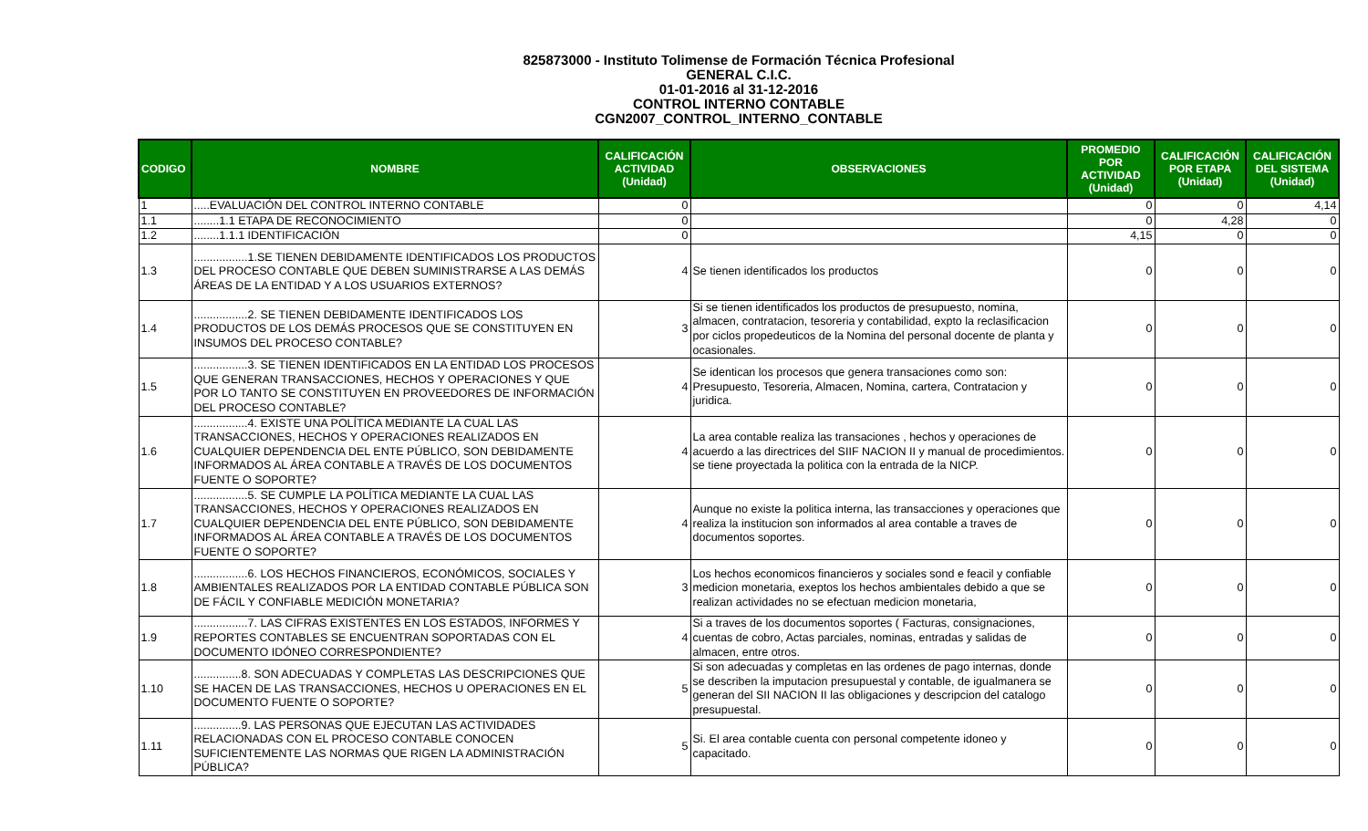825873000 - Instituto Tolimense de Formación Técnica Profesional
GENERAL C.I.C.
01-01-2016 al 31-12-2016
CONTROL INTERNO CONTABLE
CGN2007_CONTROL_INTERNO_CONTABLE
| CODIGO | NOMBRE | CALIFICACIÓN ACTIVIDAD (Unidad) | OBSERVACIONES | PROMEDIO POR ACTIVIDAD (Unidad) | CALIFICACIÓN POR ETAPA (Unidad) | CALIFICACIÓN DEL SISTEMA (Unidad) |
| --- | --- | --- | --- | --- | --- | --- |
| 1 | .....EVALUACIÓN DEL CONTROL INTERNO CONTABLE | 0 | | 0 | 0 | 4,14 |
| 1.1 | ........1.1 ETAPA DE RECONOCIMIENTO | 0 | | 0 | 4,28 | 0 |
| 1.2 | ........1.1.1 IDENTIFICACIÓN | 0 | | 4,15 | 0 | 0 |
| 1.3 | .................1.SE TIENEN DEBIDAMENTE IDENTIFICADOS LOS PRODUCTOS DEL PROCESO CONTABLE QUE DEBEN SUMINISTRARSE A LAS DEMÁS ÁREAS DE LA ENTIDAD Y A LOS USUARIOS EXTERNOS? | 4 | Se tienen identificados los productos | 0 | 0 | 0 |
| 1.4 | .................2. SE TIENEN DEBIDAMENTE IDENTIFICADOS LOS PRODUCTOS DE LOS DEMÁS PROCESOS QUE SE CONSTITUYEN EN INSUMOS DEL PROCESO CONTABLE? | 3 | Si se tienen identificados los productos de presupuesto, nomina, almacen, contratacion, tesoreria y contabilidad, expto la reclasificacion por ciclos propedeuticos de la Nomina del personal docente de planta y ocasionales. | 0 | 0 | 0 |
| 1.5 | .................3. SE TIENEN IDENTIFICADOS EN LA ENTIDAD LOS PROCESOS QUE GENERAN TRANSACCIONES, HECHOS Y OPERACIONES Y QUE POR LO TANTO SE CONSTITUYEN EN PROVEEDORES DE INFORMACIÓN DEL PROCESO CONTABLE? | 4 | Se identican los procesos que genera transaciones como son: Presupuesto, Tesoreria, Almacen, Nomina, cartera, Contratacion y juridica. | 0 | 0 | 0 |
| 1.6 | .................4. EXISTE UNA POLÍTICA MEDIANTE LA CUAL LAS TRANSACCIONES, HECHOS Y OPERACIONES REALIZADOS EN CUALQUIER DEPENDENCIA DEL ENTE PÚBLICO, SON DEBIDAMENTE INFORMADOS AL ÁREA CONTABLE A TRAVÉS DE LOS DOCUMENTOS FUENTE O SOPORTE? | 4 | La area contable realiza las transaciones , hechos y operaciones de acuerdo a las directrices del SIIF NACION II y manual de procedimientos. se tiene proyectada la politica con la entrada de la NICP. | 0 | 0 | 0 |
| 1.7 | .................5. SE CUMPLE LA POLÍTICA MEDIANTE LA CUAL LAS TRANSACCIONES, HECHOS Y OPERACIONES REALIZADOS EN CUALQUIER DEPENDENCIA DEL ENTE PÚBLICO, SON DEBIDAMENTE INFORMADOS AL ÁREA CONTABLE A TRAVÉS DE LOS DOCUMENTOS FUENTE O SOPORTE? | 4 | Aunque no existe la politica interna, las transacciones y operaciones que realiza la institucion son informados al area contable a traves de documentos soportes. | 0 | 0 | 0 |
| 1.8 | .................6. LOS HECHOS FINANCIEROS, ECONÓMICOS, SOCIALES Y AMBIENTALES REALIZADOS POR LA ENTIDAD CONTABLE PÚBLICA SON DE FÁCIL Y CONFIABLE MEDICIÓN MONETARIA? | 3 | Los hechos economicos financieros y sociales sond e feacil y confiable medicion monetaria, exeptos los hechos ambientales debido a que se realizan actividades no se efectuan medicion monetaria, | 0 | 0 | 0 |
| 1.9 | .................7. LAS CIFRAS EXISTENTES EN LOS ESTADOS, INFORMES Y REPORTES CONTABLES SE ENCUENTRAN SOPORTADAS CON EL DOCUMENTO IDÓNEO CORRESPONDIENTE? | 4 | Si a traves de los documentos soportes ( Facturas, consignaciones, cuentas de cobro, Actas parciales, nominas, entradas y salidas de almacen, entre otros. | 0 | 0 | 0 |
| 1.10 | ...............8. SON ADECUADAS Y COMPLETAS LAS DESCRIPCIONES QUE SE HACEN DE LAS TRANSACCIONES, HECHOS U OPERACIONES EN EL DOCUMENTO FUENTE O SOPORTE? | 5 | Si son adecuadas y completas en las ordenes de pago internas, donde se describen la imputacion presupuestal y contable, de igualmanera se generan del SII NACION II las obligaciones y descripcion del catalogo presupuestal. | 0 | 0 | 0 |
| 1.11 | ...............9. LAS PERSONAS QUE EJECUTAN LAS ACTIVIDADES RELACIONADAS CON EL PROCESO CONTABLE CONOCEN SUFICIENTEMENTE LAS NORMAS QUE RIGEN LA ADMINISTRACIÓN PÚBLICA? | 5 | Si. El area contable cuenta con personal competente idoneo y capacitado. | 0 | 0 | 0 |